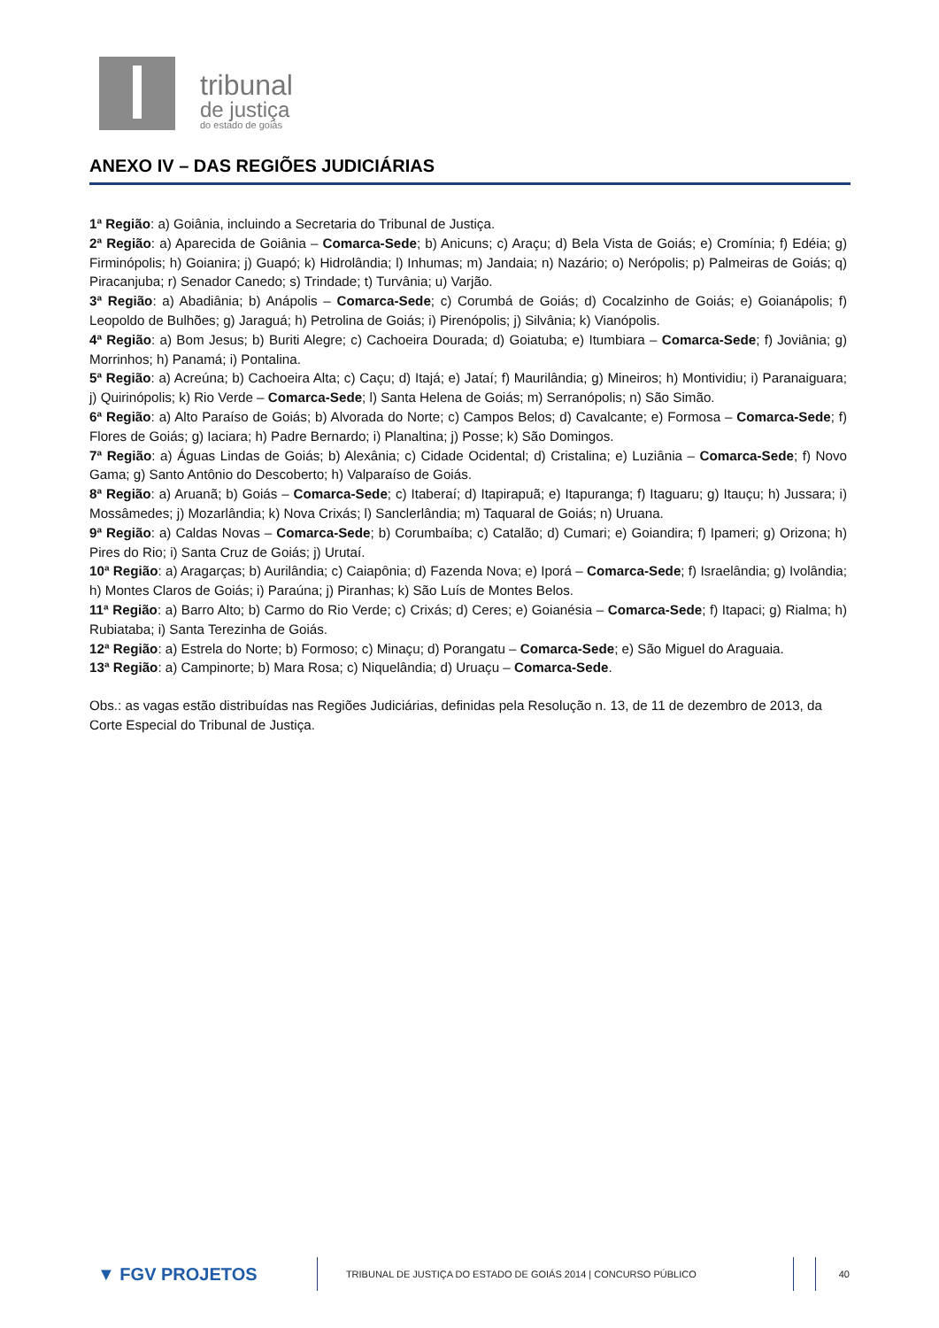tribunal
de justiça
do estado de goiás
ANEXO IV – DAS REGIÕES JUDICIÁRIAS
1ª Região: a) Goiânia, incluindo a Secretaria do Tribunal de Justiça.
2ª Região: a) Aparecida de Goiânia – Comarca-Sede; b) Anicuns; c) Araçu; d) Bela Vista de Goiás; e) Cromínia; f) Edéia; g) Firminópolis; h) Goianira; j) Guapó; k) Hidrolândia; l) Inhumas; m) Jandaia; n) Nazário; o) Nerópolis; p) Palmeiras de Goiás; q) Piracanjuba; r) Senador Canedo; s) Trindade; t) Turvânia; u) Varjão.
3ª Região: a) Abadiânia; b) Anápolis – Comarca-Sede; c) Corumbá de Goiás; d) Cocalzinho de Goiás; e) Goianápolis; f) Leopoldo de Bulhões; g) Jaraguá; h) Petrolina de Goiás; i) Pirenópolis; j) Silvânia; k) Vianópolis.
4ª Região: a) Bom Jesus; b) Buriti Alegre; c) Cachoeira Dourada; d) Goiatuba; e) Itumbiara – Comarca-Sede; f) Joviânia; g) Morrinhos; h) Panamá; i) Pontalina.
5ª Região: a) Acreúna; b) Cachoeira Alta; c) Caçu; d) Itajá; e) Jataí; f) Maurilândia; g) Mineiros; h) Montividiu; i) Paranaiguara; j) Quirinópolis; k) Rio Verde – Comarca-Sede; l) Santa Helena de Goiás; m) Serranópolis; n) São Simão.
6ª Região: a) Alto Paraíso de Goiás; b) Alvorada do Norte; c) Campos Belos; d) Cavalcante; e) Formosa – Comarca-Sede; f) Flores de Goiás; g) Iaciara; h) Padre Bernardo; i) Planaltina; j) Posse; k) São Domingos.
7ª Região: a) Águas Lindas de Goiás; b) Alexânia; c) Cidade Ocidental; d) Cristalina; e) Luziânia – Comarca-Sede; f) Novo Gama; g) Santo Antônio do Descoberto; h) Valparaíso de Goiás.
8ª Região: a) Aruanã; b) Goiás – Comarca-Sede; c) Itaberaí; d) Itapirapuã; e) Itapuranga; f) Itaguaru; g) Itauçu; h) Jussara; i) Mossâmedes; j) Mozarlândia; k) Nova Crixás; l) Sanclerlândia; m) Taquaral de Goiás; n) Uruana.
9ª Região: a) Caldas Novas – Comarca-Sede; b) Corumbaíba; c) Catalão; d) Cumari; e) Goiandira; f) Ipameri; g) Orizona; h) Pires do Rio; i) Santa Cruz de Goiás; j) Urutaí.
10ª Região: a) Aragarças; b) Aurilândia; c) Caiapônia; d) Fazenda Nova; e) Iporá – Comarca-Sede; f) Israelândia; g) Ivolândia; h) Montes Claros de Goiás; i) Paraúna; j) Piranhas; k) São Luís de Montes Belos.
11ª Região: a) Barro Alto; b) Carmo do Rio Verde; c) Crixás; d) Ceres; e) Goianésia – Comarca-Sede; f) Itapaci; g) Rialma; h) Rubiataba; i) Santa Terezinha de Goiás.
12ª Região: a) Estrela do Norte; b) Formoso; c) Minaçu; d) Porangatu – Comarca-Sede; e) São Miguel do Araguaia.
13ª Região: a) Campinorte; b) Mara Rosa; c) Niquelândia; d) Uruaçu – Comarca-Sede.
Obs.: as vagas estão distribuídas nas Regiões Judiciárias, definidas pela Resolução n. 13, de 11 de dezembro de 2013, da Corte Especial do Tribunal de Justiça.
▼ FGV PROJETOS
TRIBUNAL DE JUSTIÇA DO ESTADO DE GOIÁS 2014 | CONCURSO PÚBLICO 40